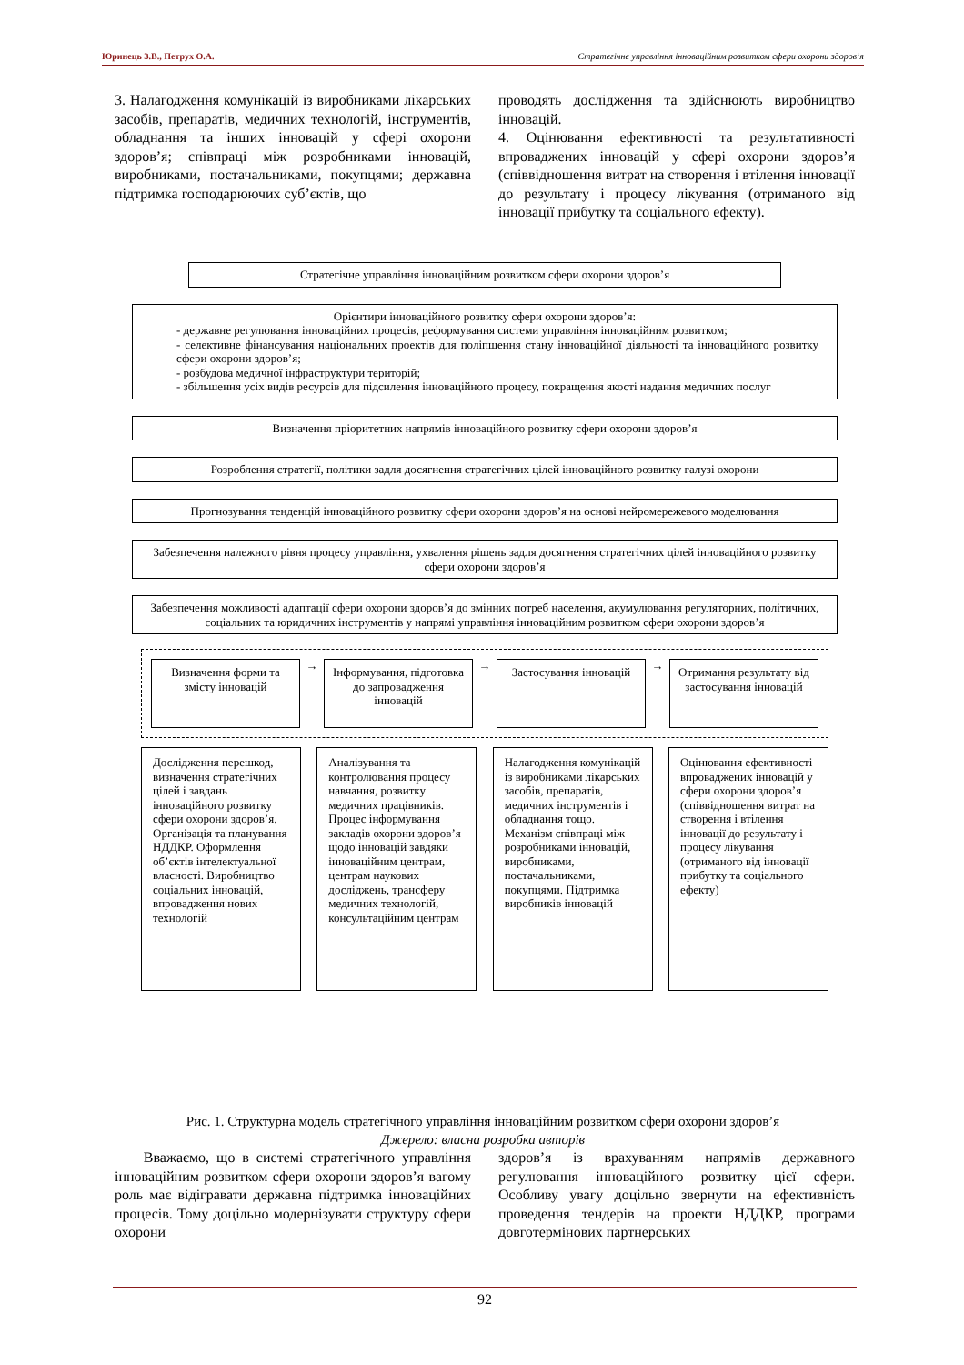Юринець З.В., Петрух О.А. Стратегічне управління інноваційним розвитком сфери охорони здоров’я
3. Налагодження комунікацій із виробниками лікарських засобів, препаратів, медичних технологій, інструментів, обладнання та інших інновацій у сфері охорони здоров’я; співпраці між розробниками інновацій, виробниками, постачальниками, покупцями; державна підтримка господарюючих суб’єктів, що
проводять дослідження та здійснюють виробництво інновацій.
4. Оцінювання ефективності та результативності впроваджених інновацій у сфері охорони здоров’я (співвідношення витрат на створення і втілення інновації до результату і процесу лікування (отриманого від інновації прибутку та соціального ефекту).
Стратегічне управління інноваційним розвитком сфери охорони здоров’я
Орієнтири інноваційного розвитку сфери охорони здоров’я:
- державне регулювання інноваційних процесів, реформування системи управління інноваційним розвитком;
- селективне фінансування національних проектів для поліпшення стану інноваційної діяльності та інноваційного розвитку сфери охорони здоров’я;
- розбудова медичної інфраструктури територій;
- збільшення усіх видів ресурсів для підсилення інноваційного процесу, покращення якості надання медичних послуг
Визначення пріоритетних напрямів інноваційного розвитку сфери охорони здоров’я
Розроблення стратегії, політики задля досягнення стратегічних цілей інноваційного розвитку галузі охорони
Прогнозування тенденцій інноваційного розвитку сфери охорони здоров’я на основі нейромережевого моделювання
Забезпечення належного рівня процесу управління, ухвалення рішень задля досягнення стратегічних цілей інноваційного розвитку сфери охорони здоров’я
Забезпечення можливості адаптації сфери охорони здоров’я до змінних потреб населення, акумулювання регуляторних, політичних, соціальних та юридичних інструментів у напрямі управління інноваційним розвитком сфери охорони здоров’я
Визначення форми та змісту інновацій
→
Інформування, підготовка до запровадження інновацій
→
Застосування інновацій
→
Отримання результату від застосування інновацій
Дослідження перешкод, визначення стратегічних цілей і завдань інноваційного розвитку сфери охорони здоров’я. Організація та планування НДДКР. Оформлення об’єктів інтелектуальної власності. Виробництво соціальних інновацій, впровадження нових технологій
Аналізування та контролювання процесу навчання, розвитку медичних працівників. Процес інформування закладів охорони здоров’я щодо інновацій завдяки інноваційним центрам, центрам наукових досліджень, трансферу медичних технологій, консультаційним центрам
Налагодження комунікацій із виробниками лікарських засобів, препаратів, медичних інструментів і обладнання тощо. Механізм співпраці між розробниками інновацій, виробниками, постачальниками, покупцями. Підтримка виробників інновацій
Оцінювання ефективності впроваджених інновацій у сфери охорони здоров’я (співвідношення витрат на створення і втілення інновації до результату і процесу лікування (отриманого від інновації прибутку та соціального ефекту)
Рис. 1. Структурна модель стратегічного управління інноваційним розвитком сфери охорони здоров’я
Джерело: власна розробка авторів
Вважаємо, що в системі стратегічного управління інноваційним розвитком сфери охорони здоров’я вагому роль має відігравати державна підтримка інноваційних процесів. Тому доцільно модернізувати структуру сфери охорони
здоров’я із врахуванням напрямів державного регулювання інноваційного розвитку цієї сфери. Особливу увагу доцільно звернути на ефективність проведення тендерів на проекти НДДКР, програми довготермінових партнерських
92